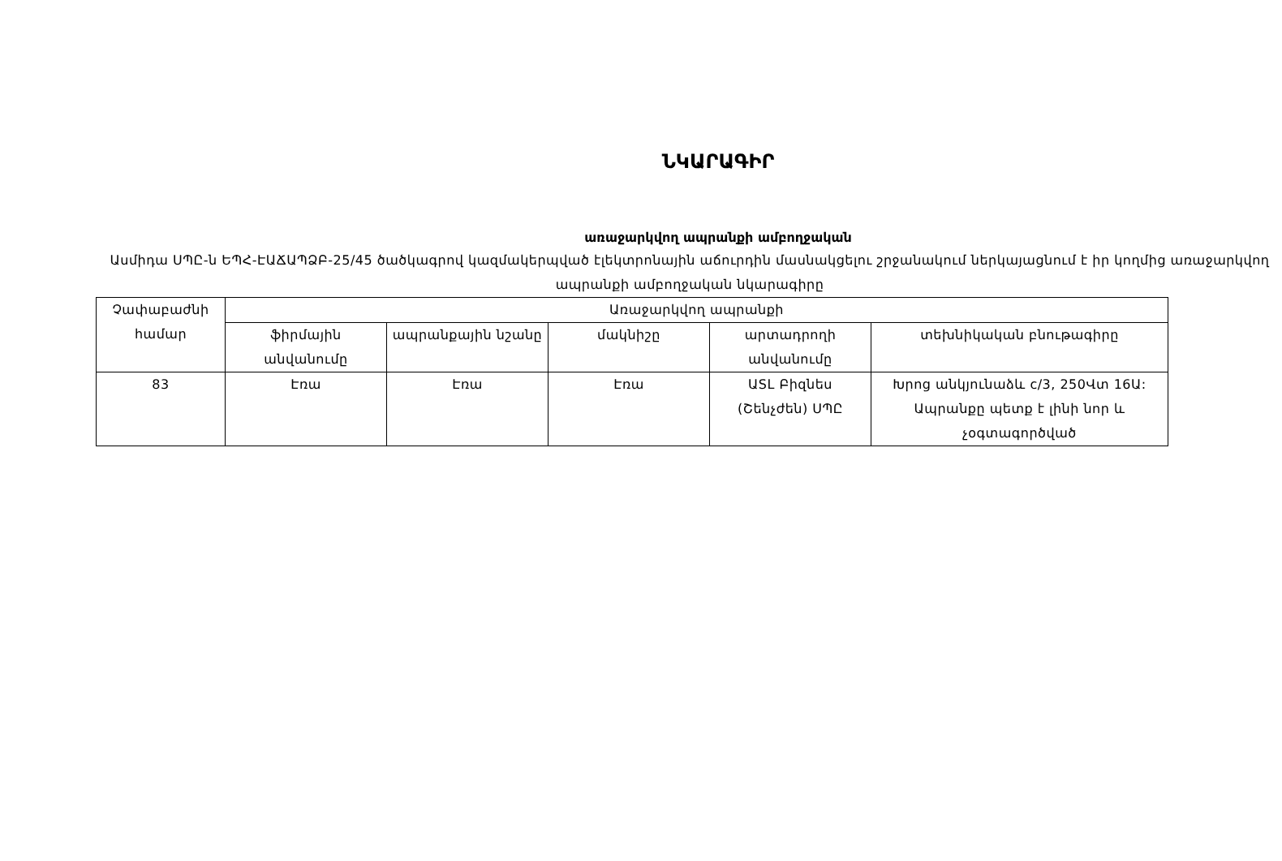ՆԿԱՐԱԳԻՐ
առաջարկվող ապրանքի ամբողջական
Ասմիդա ՍՊԸ-ն ԵՊՀ-ԷԱՃԱՊՁԲ-25/45 ծածկագրով կազմակերպված էլեկտրոնային աճուրդին մասնակցելու շրջանակում ներկայացնում է իր կողմից առաջարկվող ապրանքի ամբողջական նկարագիրը
| Չափաբաժնի համար | Առաջարկվող ապրանքի | | | | |
| | ֆիրմային անվանումը | ապրանքային նշանը | մակնիշը | արտադրողի անվանումը | տեխնիկական բնութագիրը |
| 83 | Էռա | Էռա | Էռա | ԱSL Բիզնես (Շենչժեն) ՍՊԸ | Խրոց անկյունաձև c/3, 250Վտ 16Ա: Ապրանքը պետք է լինի նոր և չօգտագործված |